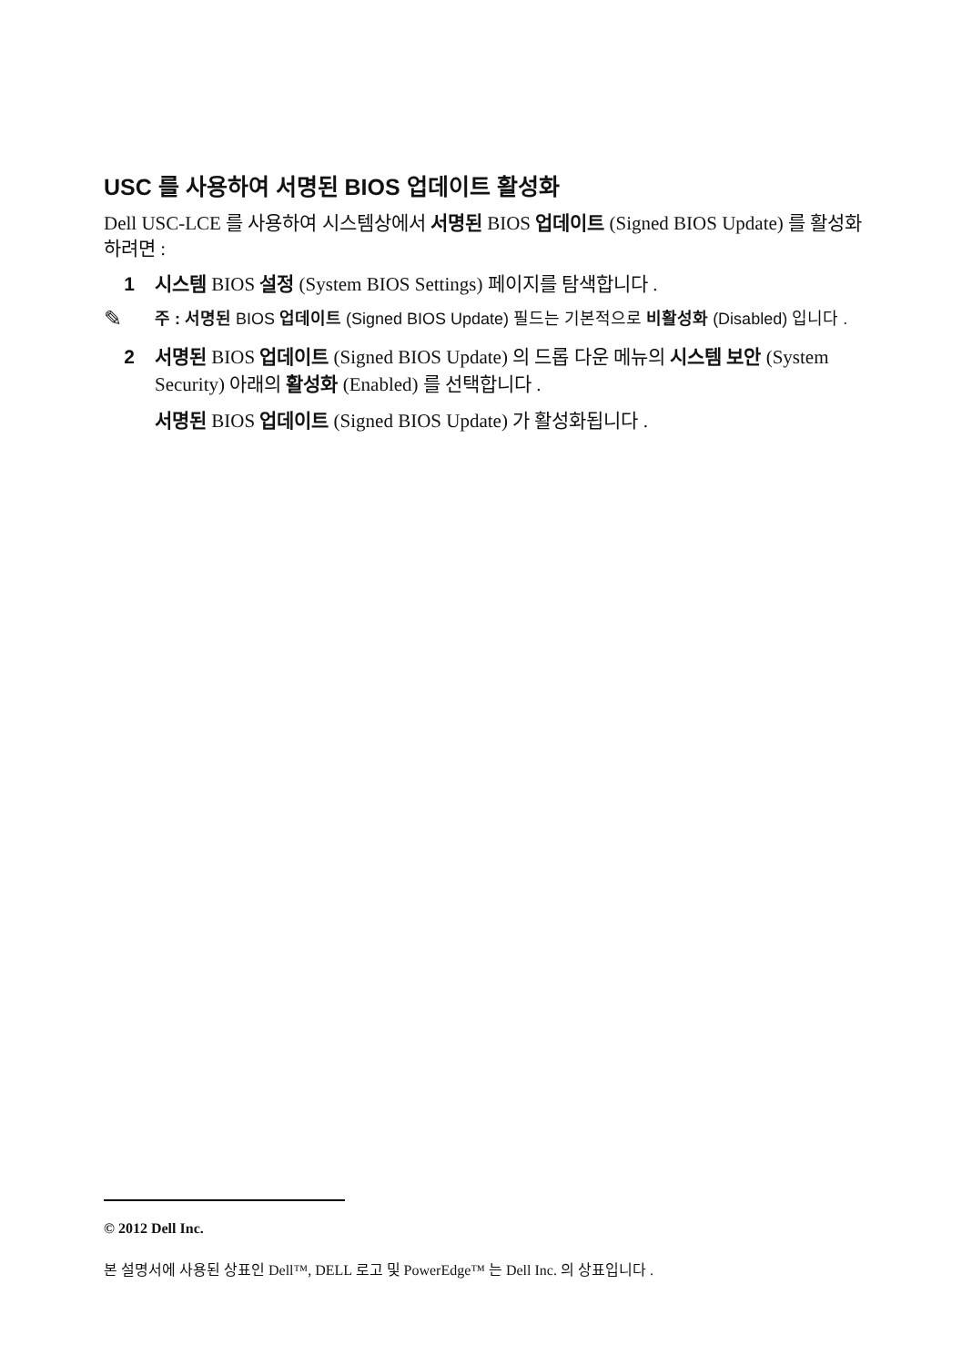USC 를 사용하여 서명된 BIOS 업데이트 활성화
Dell USC-LCE 를 사용하여 시스템상에서 서명된 BIOS 업데이트 (Signed BIOS Update) 를 활성화하려면 :
1 시스템 BIOS 설정 (System BIOS Settings) 페이지를 탐색합니다 .
✎ 주 : 서명된 BIOS 업데이트 (Signed BIOS Update) 필드는 기본적으로 비활성화 (Disabled) 입니다 .
2 서명된 BIOS 업데이트 (Signed BIOS Update) 의 드롭 다운 메뉴의 시스템 보안 (System Security) 아래의 활성화 (Enabled) 를 선택합니다 .
서명된 BIOS 업데이트 (Signed BIOS Update) 가 활성화됩니다 .
© 2012 Dell Inc.
본 설명서에 사용된 상표인 Dell™, DELL 로고 및 PowerEdge™ 는 Dell Inc. 의 상표입니다 .